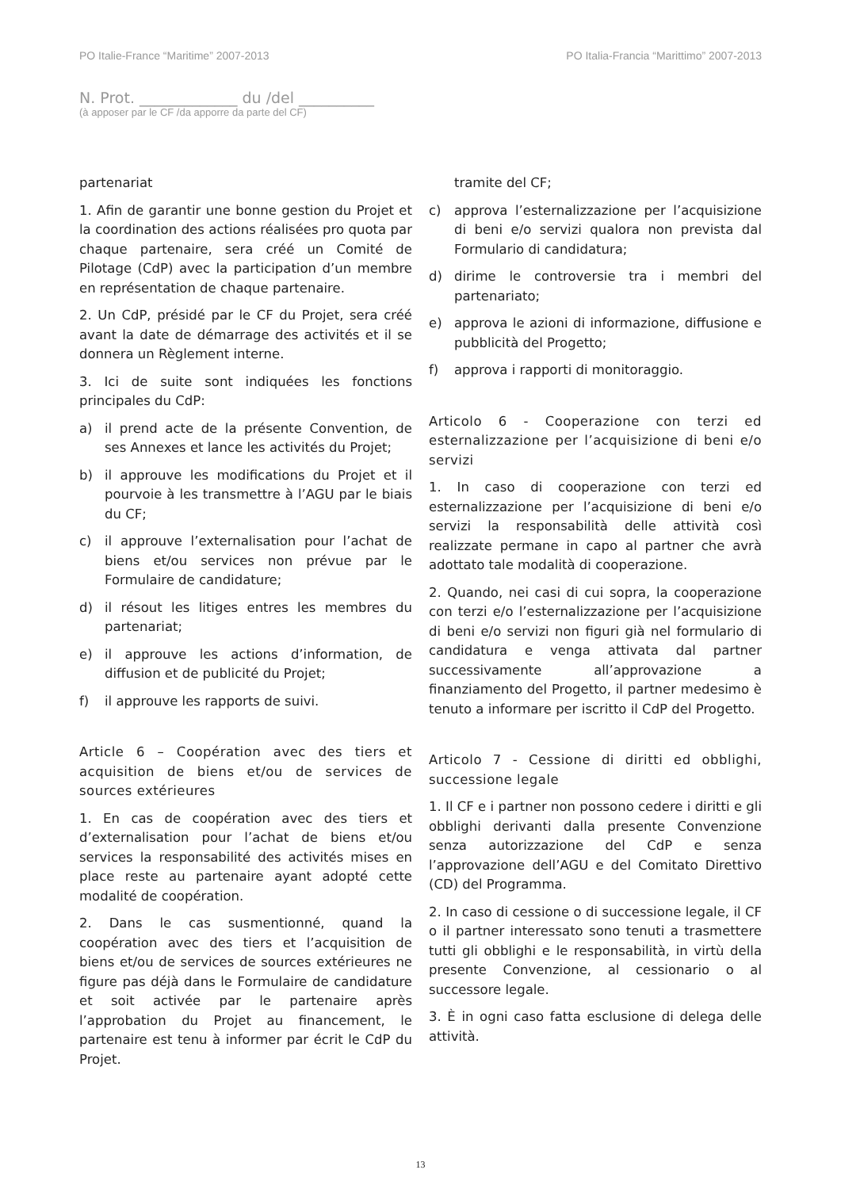PO Italie-France “Maritime” 2007-2013 PO Italia-Francia “Marittimo” 2007-2013
N. Prot. _____________ du /del __________
(à apposer par le CF /da apporre da parte del CF)
partenariat
1. Afin de garantir une bonne gestion du Projet et la coordination des actions réalisées pro quota par chaque partenaire, sera créé un Comité de Pilotage (CdP) avec la participation d’un membre en représentation de chaque partenaire.
2. Un CdP, présidé par le CF du Projet, sera créé avant la date de démarrage des activités et il se donnera un Règlement interne.
3. Ici de suite sont indiquées les fonctions principales du CdP:
a) il prend acte de la présente Convention, de ses Annexes et lance les activités du Projet;
b) il approuve les modifications du Projet et il pourvoie à les transmettre à l’AGU par le biais du CF;
c) il approuve l’externalisation pour l’achat de biens et/ou services non prévue par le Formulaire de candidature;
d) il résout les litiges entres les membres du partenariat;
e) il approuve les actions d’information, de diffusion et de publicité du Projet;
f) il approuve les rapports de suivi.
Article 6 – Coopération avec des tiers et acquisition de biens et/ou de services de sources extérieures
1. En cas de coopération avec des tiers et d’externalisation pour l’achat de biens et/ou services la responsabilité des activités mises en place reste au partenaire ayant adopté cette modalité de coopération.
2. Dans le cas susmentionné, quand la coopération avec des tiers et l’acquisition de biens et/ou de services de sources extérieures ne figure pas déjà dans le Formulaire de candidature et soit activée par le partenaire après l’approbation du Projet au financement, le partenaire est tenu à informer par écrit le CdP du Projet.
tramite del CF;
c) approva l’esternalizzazione per l’acquisizione di beni e/o servizi qualora non prevista dal Formulario di candidatura;
d) dirime le controversie tra i membri del partenariato;
e) approva le azioni di informazione, diffusione e pubblicità del Progetto;
f) approva i rapporti di monitoraggio.
Articolo 6 - Cooperazione con terzi ed esternalizzazione per l’acquisizione di beni e/o servizi
1. In caso di cooperazione con terzi ed esternalizzazione per l’acquisizione di beni e/o servizi la responsabilità delle attività così realizzate permane in capo al partner che avrà adottato tale modalità di cooperazione.
2. Quando, nei casi di cui sopra, la cooperazione con terzi e/o l’esternalizzazione per l’acquisizione di beni e/o servizi non figuri già nel formulario di candidatura e venga attivata dal partner successivamente all’approvazione a finanziamento del Progetto, il partner medesimo è tenuto a informare per iscritto il CdP del Progetto.
Articolo 7 - Cessione di diritti ed obblighi, successione legale
1. Il CF e i partner non possono cedere i diritti e gli obblighi derivanti dalla presente Convenzione senza autorizzazione del CdP e senza l’approvazione dell’AGU e del Comitato Direttivo (CD) del Programma.
2. In caso di cessione o di successione legale, il CF o il partner interessato sono tenuti a trasmettere tutti gli obblighi e le responsabilità, in virtù della presente Convenzione, al cessionario o al successore legale.
3. È in ogni caso fatta esclusione di delega delle attività.
13